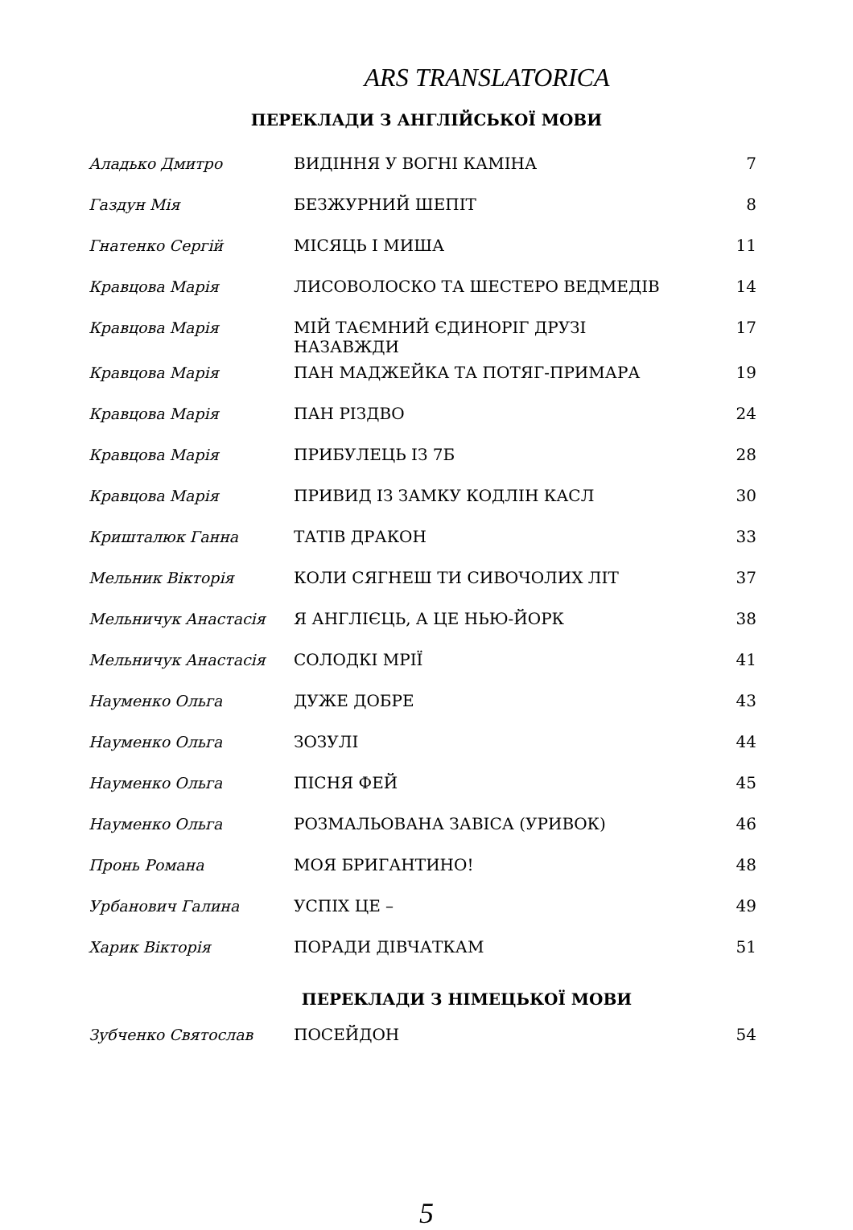ARS TRANSLATORICA
ПЕРЕКЛАДИ З АНГЛІЙСЬКОЇ МОВИ
| Аладько Дмитро | ВИДІННЯ У ВОГНІ КАМІНА | 7 |
| Газдун Мія | БЕЗЖУРНИЙ ШЕПІТ | 8 |
| Гнатенко Сергій | МІСЯЦЬ І МИША | 11 |
| Кравцова Марія | ЛИСОВОЛОСКО ТА ШЕСТЕРО ВЕДМЕДІВ | 14 |
| Кравцова Марія | МІЙ ТАЄМНИЙ ЄДИНОРІГ ДРУЗІ НАЗАВЖДИ | 17 |
| Кравцова Марія | ПАН МАДЖЕЙКА ТА ПОТЯГ-ПРИМАРА | 19 |
| Кравцова Марія | ПАН РІЗДВО | 24 |
| Кравцова Марія | ПРИБУЛЕЦЬ ІЗ 7Б | 28 |
| Кравцова Марія | ПРИВИД ІЗ ЗАМКУ КОДЛІН КАСЛ | 30 |
| Кришталюк Ганна | ТАТІВ ДРАКОН | 33 |
| Мельник Вікторія | КОЛИ СЯГНЕШ ТИ СИВОЧОЛИХ ЛІТ | 37 |
| Мельничук Анастасія | Я АНГЛІЄЦЬ, А ЦЕ НЬЮ-ЙОРК | 38 |
| Мельничук Анастасія | СОЛОДКІ МРІЇ | 41 |
| Науменко Ольга | ДУЖЕ ДОБРЕ | 43 |
| Науменко Ольга | ЗОЗУЛІ | 44 |
| Науменко Ольга | ПІСНЯ ФЕЙ | 45 |
| Науменко Ольга | РОЗМАЛЬОВАНА ЗАВІСА (УРИВОК) | 46 |
| Пронь Романа | МОЯ БРИГАНТИНО! | 48 |
| Урбанович Галина | УСПІХ ЦЕ – | 49 |
| Харик Вікторія | ПОРАДИ ДІВЧАТКАМ | 51 |
ПЕРЕКЛАДИ З НІМЕЦЬКОЇ МОВИ
| Зубченко Святослав | ПОСЕЙДОН | 54 |
5